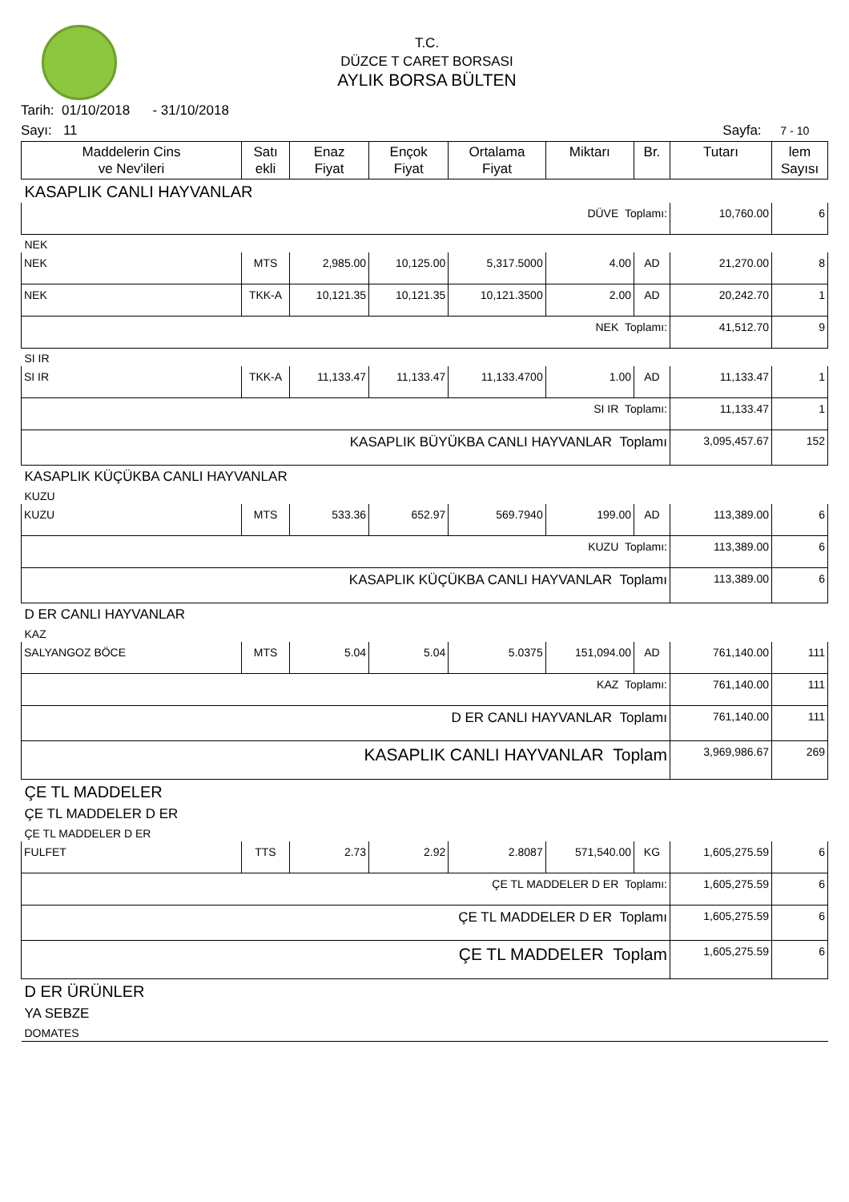T.C.
DÜZCE T CARET BORSASI
AYLIK BORSA BÜLTEN
Tarih: 01/10/2018 - 31/10/2018
Sayı: 11 Sayfa: 7 - 10
| Maddelerin Cins ve Nev'ileri | Satı ekli | Enaz Fiyat | Ençok Fiyat | Ortalama Fiyat | Miktarı | Br. | Tutarı | lem Sayısı |
| --- | --- | --- | --- | --- | --- | --- | --- | --- |
| KASAPLIK CANLI HAYVANLAR | | | | | | | | |
| DÜVE Toplamı: | | | | | | | 10,760.00 | 6 |
| NEK | | | | | | | | |
| NEK | MTS | 2,985.00 | 10,125.00 | 5,317.5000 | 4.00 | AD | 21,270.00 | 8 |
| NEK | TKK-A | 10,121.35 | 10,121.35 | 10,121.3500 | 2.00 | AD | 20,242.70 | 1 |
| NEK Toplamı: | | | | | | | 41,512.70 | 9 |
| SI IR | | | | | | | | |
| SI IR | TKK-A | 11,133.47 | 11,133.47 | 11,133.4700 | 1.00 | AD | 11,133.47 | 1 |
| SI IR Toplamı: | | | | | | | 11,133.47 | 1 |
| KASAPLIK BÜYÜKBA CANLI HAYVANLAR Toplamı | | | | | | | 3,095,457.67 | 152 |
| KASAPLIK KÜÇÜKBA CANLI HAYVANLAR | | | | | | | | |
| KUZU | | | | | | | | |
| KUZU | MTS | 533.36 | 652.97 | 569.7940 | 199.00 | AD | 113,389.00 | 6 |
| KUZU Toplamı: | | | | | | | 113,389.00 | 6 |
| KASAPLIK KÜÇÜKBA CANLI HAYVANLAR Toplamı | | | | | | | 113,389.00 | 6 |
| D ER CANLI HAYVANLAR | | | | | | | | |
| KAZ | | | | | | | | |
| SALYANGOZ BÖCE | MTS | 5.04 | 5.04 | 5.0375 | 151,094.00 | AD | 761,140.00 | 111 |
| KAZ Toplamı: | | | | | | | 761,140.00 | 111 |
| D ER CANLI HAYVANLAR Toplamı | | | | | | | 761,140.00 | 111 |
| KASAPLIK CANLI HAYVANLAR Toplam | | | | | | | 3,969,986.67 | 269 |
| ÇE TL MADDELER | | | | | | | | |
| ÇE TL MADDELER D ER | | | | | | | | |
| ÇE TL MADDELER D ER | | | | | | | | |
| FULFET | TTS | 2.73 | 2.92 | 2.8087 | 571,540.00 | KG | 1,605,275.59 | 6 |
| ÇE TL MADDELER D ER Toplamı: | | | | | | | 1,605,275.59 | 6 |
| ÇE TL MADDELER D ER Toplamı | | | | | | | 1,605,275.59 | 6 |
| ÇE TL MADDELER Toplam | | | | | | | 1,605,275.59 | 6 |
| D ER ÜRÜNLER | | | | | | | | |
| YA SEBZE | | | | | | | | |
| DOMATES | | | | | | | | |